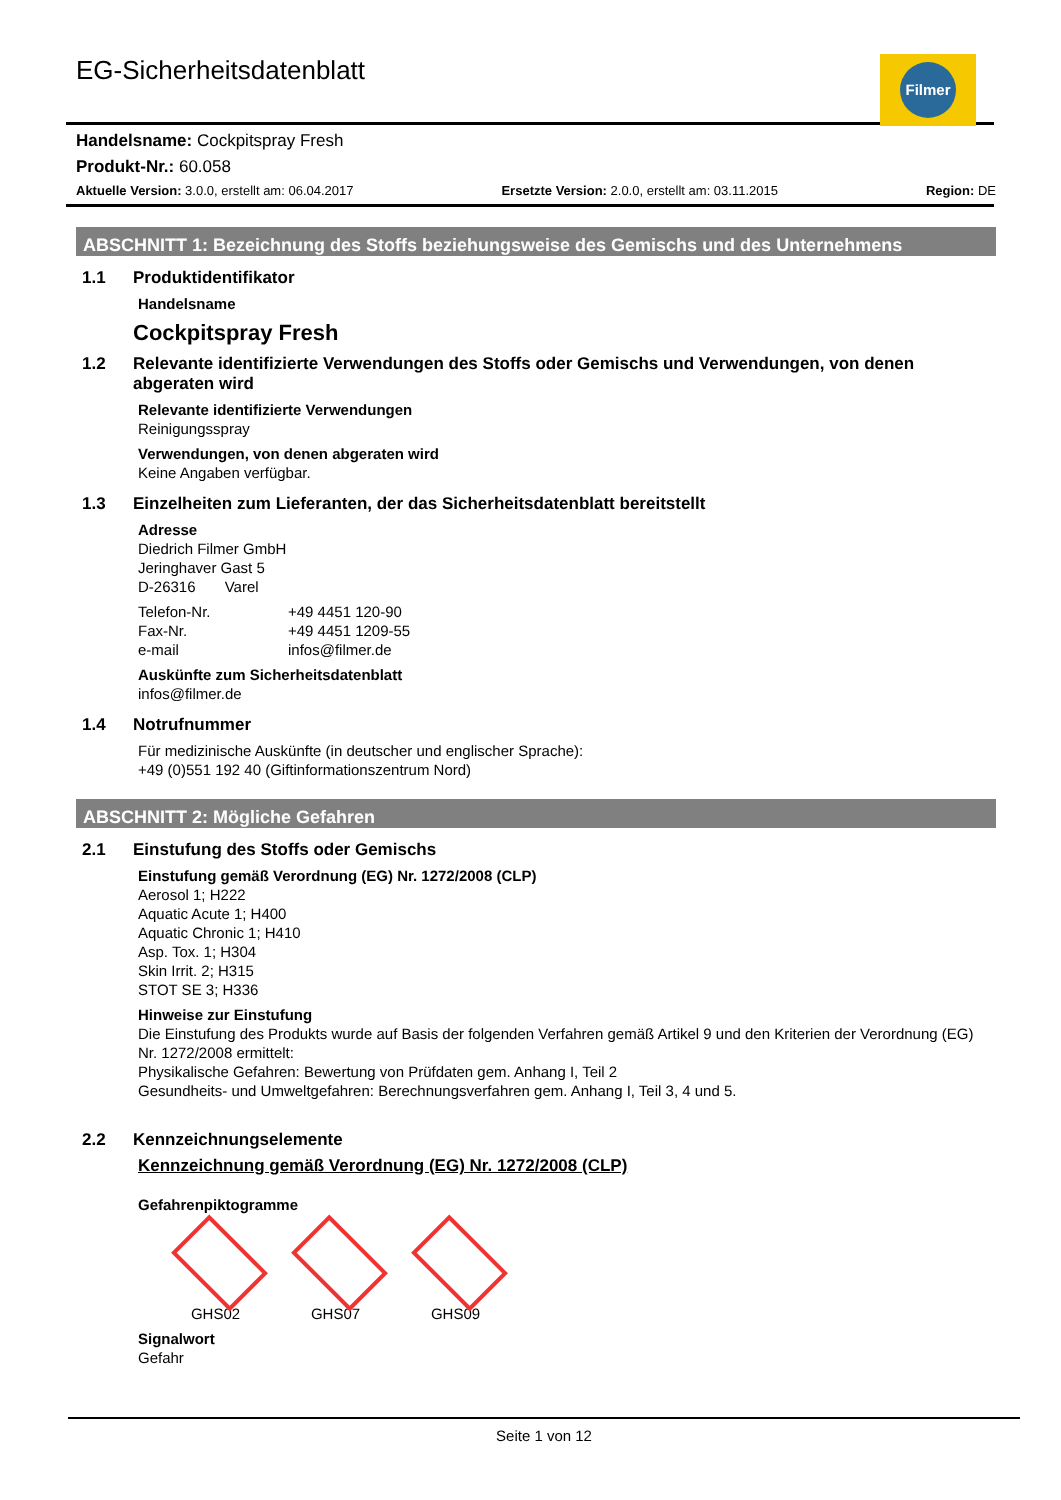Filmer
EG-Sicherheitsdatenblatt
Handelsname: Cockpitspray Fresh
Produkt-Nr.: 60.058
Aktuelle Version: 3.0.0, erstellt am: 06.04.2017 Ersetzte Version: 2.0.0, erstellt am: 03.11.2015 Region: DE
ABSCHNITT 1: Bezeichnung des Stoffs beziehungsweise des Gemischs und des Unternehmens
1.1 Produktidentifikator
Handelsname
Cockpitspray Fresh
1.2 Relevante identifizierte Verwendungen des Stoffs oder Gemischs und Verwendungen, von denen abgeraten wird
Relevante identifizierte Verwendungen
Reinigungsspray
Verwendungen, von denen abgeraten wird
Keine Angaben verfügbar.
1.3 Einzelheiten zum Lieferanten, der das Sicherheitsdatenblatt bereitstellt
Adresse
Diedrich Filmer GmbH
Jeringhaver Gast 5
D-26316 Varel
| Telefon-Nr. | +49 4451 120-90 |
| Fax-Nr. | +49 4451 1209-55 |
| e-mail | infos@filmer.de |
Auskünfte zum Sicherheitsdatenblatt
infos@filmer.de
1.4 Notrufnummer
Für medizinische Auskünfte (in deutscher und englischer Sprache):
+49 (0)551 192 40 (Giftinformationszentrum Nord)
ABSCHNITT 2: Mögliche Gefahren
2.1 Einstufung des Stoffs oder Gemischs
Einstufung gemäß Verordnung (EG) Nr. 1272/2008 (CLP)
Aerosol 1; H222
Aquatic Acute 1; H400
Aquatic Chronic 1; H410
Asp. Tox. 1; H304
Skin Irrit. 2; H315
STOT SE 3; H336
Hinweise zur Einstufung
Die Einstufung des Produkts wurde auf Basis der folgenden Verfahren gemäß Artikel 9 und den Kriterien der Verordnung (EG) Nr. 1272/2008 ermittelt:
Physikalische Gefahren: Bewertung von Prüfdaten gem. Anhang I, Teil 2
Gesundheits- und Umweltgefahren: Berechnungsverfahren gem. Anhang I, Teil 3, 4 und 5.
2.2 Kennzeichnungselemente
Kennzeichnung gemäß Verordnung (EG) Nr. 1272/2008 (CLP)
Gefahrenpiktogramme
GHS02 GHS07 GHS09
Signalwort
Gefahr
Seite 1 von 12